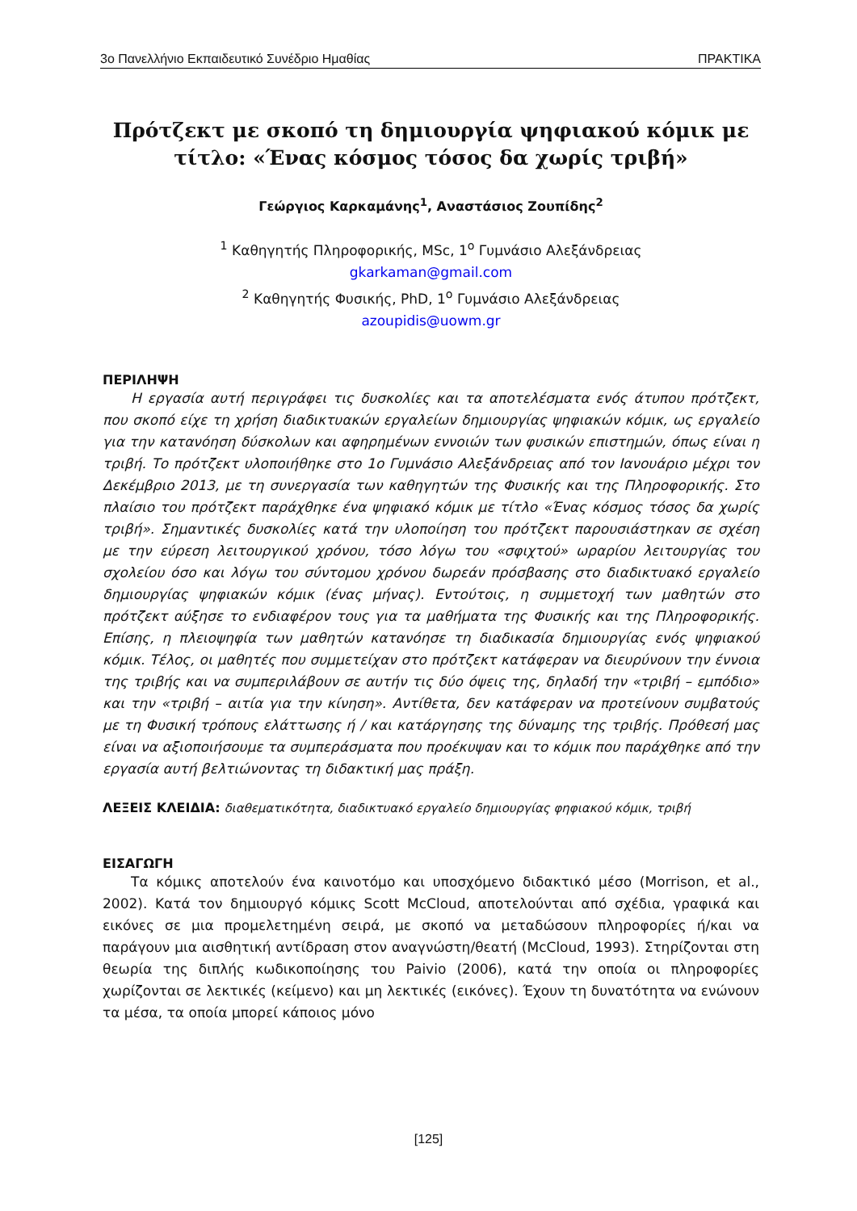3ο Πανελλήνιο Εκπαιδευτικό Συνέδριο Ημαθίας ΠΡΑΚΤΙΚΑ
Πρότζεκτ με σκοπό τη δημιουργία ψηφιακού κόμικ με τίτλο: «Ένας κόσμος τόσος δα χωρίς τριβή»
Γεώργιος Καρκαμάνης<sup>1</sup>, Αναστάσιος Ζουπίδης<sup>2</sup>
<sup>1</sup> Καθηγητής Πληροφορικής, MSc, 1<sup>ο</sup> Γυμνάσιο Αλεξάνδρειας
gkarkaman@gmail.com
<sup>2</sup> Καθηγητής Φυσικής, PhD, 1<sup>ο</sup> Γυμνάσιο Αλεξάνδρειας
azoupidis@uowm.gr
ΠΕΡΙΛΗΨΗ
Η εργασία αυτή περιγράφει τις δυσκολίες και τα αποτελέσματα ενός άτυπου πρότζεκτ, που σκοπό είχε τη χρήση διαδικτυακών εργαλείων δημιουργίας ψηφιακών κόμικ, ως εργαλείο για την κατανόηση δύσκολων και αφηρημένων εννοιών των φυσικών επιστημών, όπως είναι η τριβή. Το πρότζεκτ υλοποιήθηκε στο 1ο Γυμνάσιο Αλεξάνδρειας από τον Ιανουάριο μέχρι τον Δεκέμβριο 2013, με τη συνεργασία των καθηγητών της Φυσικής και της Πληροφορικής. Στο πλαίσιο του πρότζεκτ παράχθηκε ένα ψηφιακό κόμικ με τίτλο «Ένας κόσμος τόσος δα χωρίς τριβή». Σημαντικές δυσκολίες κατά την υλοποίηση του πρότζεκτ παρουσιάστηκαν σε σχέση με την εύρεση λειτουργικού χρόνου, τόσο λόγω του «σφιχτού» ωραρίου λειτουργίας του σχολείου όσο και λόγω του σύντομου χρόνου δωρεάν πρόσβασης στο διαδικτυακό εργαλείο δημιουργίας ψηφιακών κόμικ (ένας μήνας). Εντούτοις, η συμμετοχή των μαθητών στο πρότζεκτ αύξησε το ενδιαφέρον τους για τα μαθήματα της Φυσικής και της Πληροφορικής. Επίσης, η πλειοψηφία των μαθητών κατανόησε τη διαδικασία δημιουργίας ενός ψηφιακού κόμικ. Τέλος, οι μαθητές που συμμετείχαν στο πρότζεκτ κατάφεραν να διευρύνουν την έννοια της τριβής και να συμπεριλάβουν σε αυτήν τις δύο όψεις της, δηλαδή την «τριβή – εμπόδιο» και την «τριβή – αιτία για την κίνηση». Αντίθετα, δεν κατάφεραν να προτείνουν συμβατούς με τη Φυσική τρόπους ελάττωσης ή / και κατάργησης της δύναμης της τριβής. Πρόθεσή μας είναι να αξιοποιήσουμε τα συμπεράσματα που προέκυψαν και το κόμικ που παράχθηκε από την εργασία αυτή βελτιώνοντας τη διδακτική μας πράξη.
ΛΕΞΕΙΣ ΚΛΕΙΔΙΑ: διαθεματικότητα, διαδικτυακό εργαλείο δημιουργίας φηφιακού κόμικ, τριβή
ΕΙΣΑΓΩΓΗ
Τα κόμικς αποτελούν ένα καινοτόμο και υποσχόμενο διδακτικό μέσο (Morrison, et al., 2002). Κατά τον δημιουργό κόμικς Scott McCloud, αποτελούνται από σχέδια, γραφικά και εικόνες σε μια προμελετημένη σειρά, με σκοπό να μεταδώσουν πληροφορίες ή/και να παράγουν μια αισθητική αντίδραση στον αναγνώστη/θεατή (McCloud, 1993). Στηρίζονται στη θεωρία της διπλής κωδικοποίησης του Paivio (2006), κατά την οποία οι πληροφορίες χωρίζονται σε λεκτικές (κείμενο) και μη λεκτικές (εικόνες). Έχουν τη δυνατότητα να ενώνουν τα μέσα, τα οποία μπορεί κάποιος μόνο
[125]